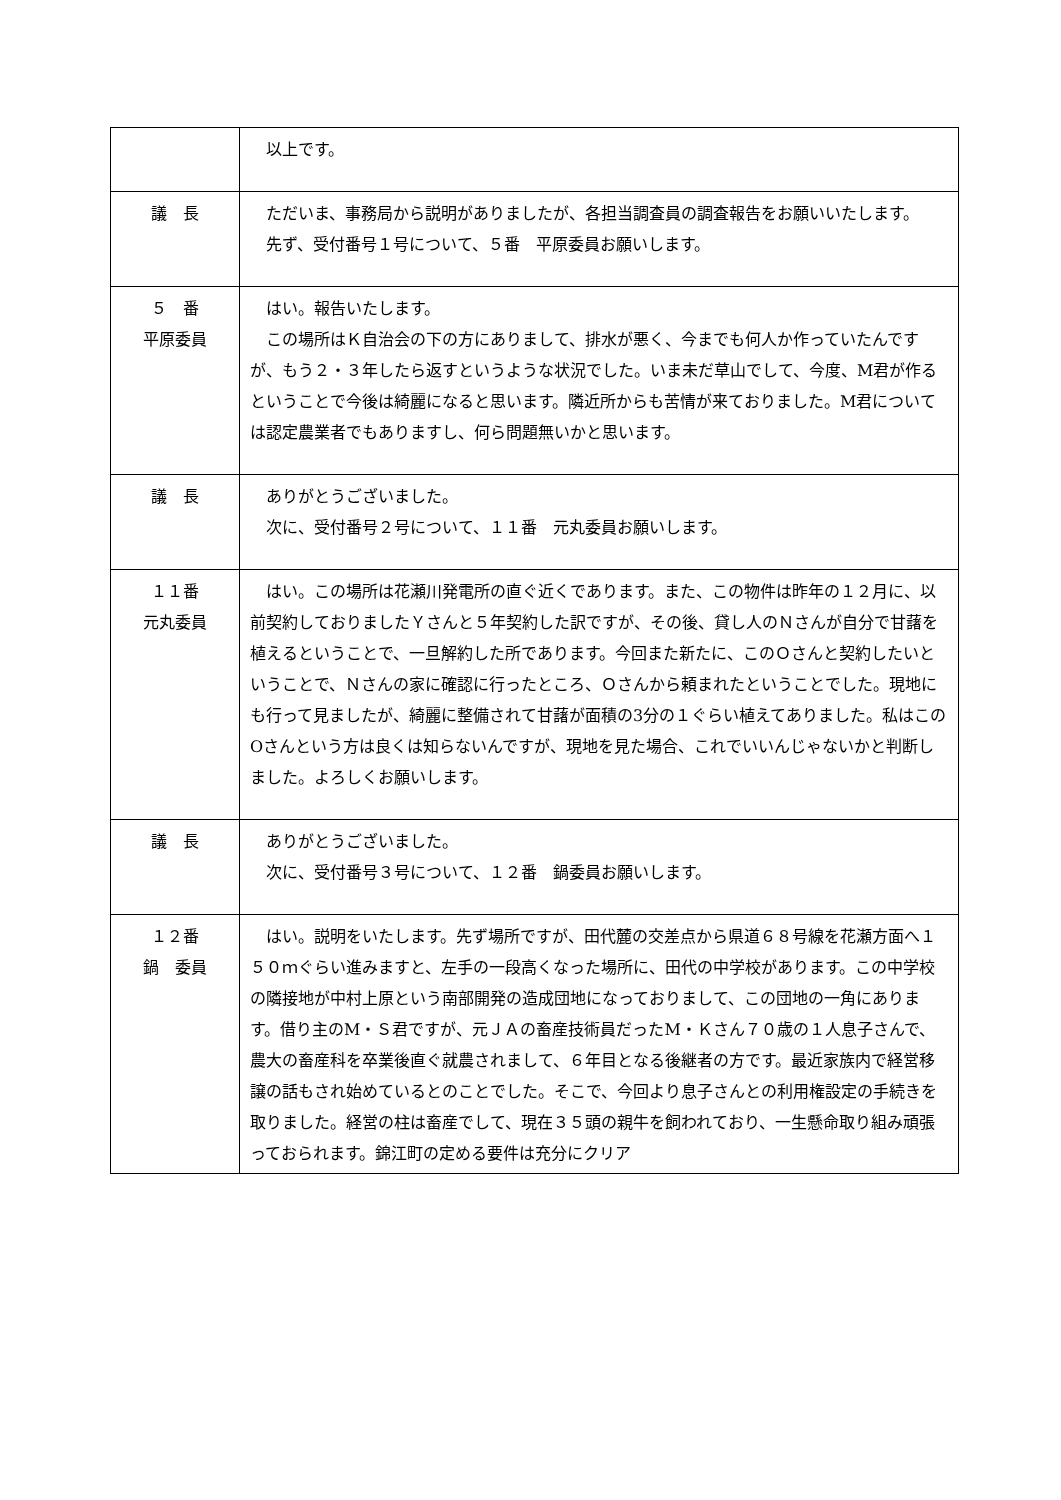| | 以上です。 |
| 議 長 | ただいま、事務局から説明がありましたが、各担当調査員の調査報告をお願いいたします。 先ず、受付番号１号について、５番 平原委員お願いします。 |
| ５ 番 平原委員 | はい。報告いたします。 この場所はＫ自治会の下の方にありまして、排水が悪く、今までも何人か作っていたんですが、もう２・３年したら返すというような状況でした。いま未だ草山でして、今度、M君が作るということで今後は綺麗になると思います。隣近所からも苦情が来ておりました。M君については認定農業者でもありますし、何ら問題無いかと思います。 |
| 議 長 | ありがとうございました。 次に、受付番号２号について、１１番 元丸委員お願いします。 |
| １１番 元丸委員 | はい。この場所は花瀬川発電所の直ぐ近くであります。また、この物件は昨年の１２月に、以前契約しておりましたＹさんと５年契約した訳ですが、その後、貸し人のＮさんが自分で甘藷を植えるということで、一旦解約した所であります。今回また新たに、このＯさんと契約したいということで、Ｎさんの家に確認に行ったところ、Ｏさんから頼まれたということでした。現地にも行って見ましたが、綺麗に整備されて甘藷が面積の3分の１ぐらい植えてありました。私はこのOさんという方は良くは知らないんですが、現地を見た場合、これでいいんじゃないかと判断しました。よろしくお願いします。 |
| 議 長 | ありがとうございました。 次に、受付番号３号について、１２番 鍋委員お願いします。 |
| １２番 鍋 委員 | はい。説明をいたします。先ず場所ですが、田代麓の交差点から県道６８号線を花瀬方面へ１５０ｍぐらい進みますと、左手の一段高くなった場所に、田代の中学校があります。この中学校の隣接地が中村上原という南部開発の造成団地になっておりまして、この団地の一角にあります。借り主のM・Ｓ君ですが、元ＪＡの畜産技術員だったM・Ｋさん７０歳の１人息子さんで、農大の畜産科を卒業後直ぐ就農されまして、６年目となる後継者の方です。最近家族内で経営移譲の話もされ始めているとのことでした。そこで、今回より息子さんとの利用権設定の手続きを取りました。経営の柱は畜産でして、現在３５頭の親牛を飼われており、一生懸命取り組み頑張っておられます。錦江町の定める要件は充分にクリア |